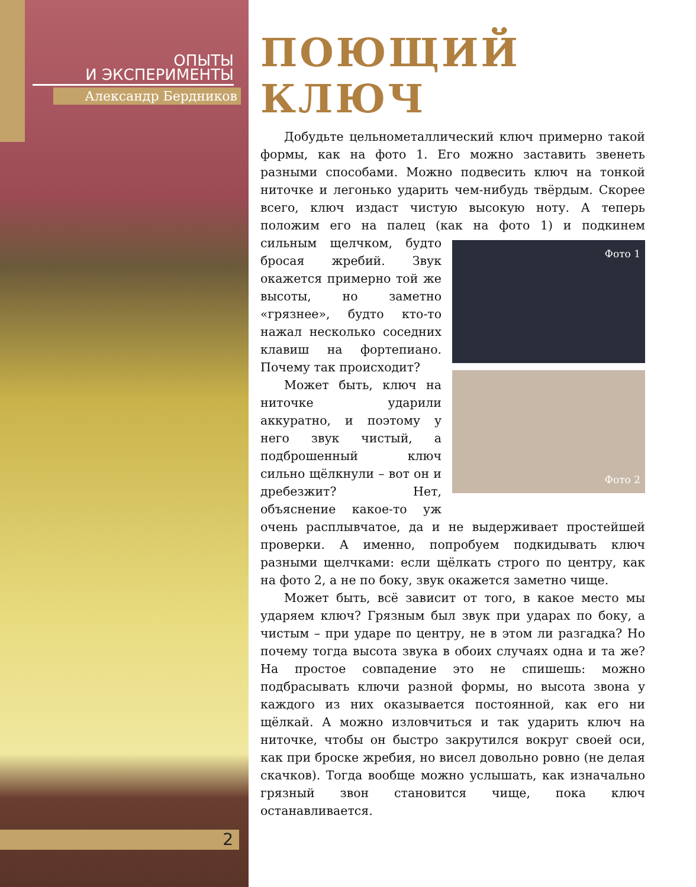ОПЫТЫ
И ЭКСПЕРИМЕНТЫ
Александр Бердников
ПОЮЩИЙ КЛЮЧ
Добудьте цельнометаллический ключ примерно такой формы, как на фото 1. Его можно заставить звенеть разными способами. Можно подвесить ключ на тонкой ниточке и легонько ударить чем-нибудь твёрдым. Скорее всего, ключ издаст чистую высокую ноту. А теперь положим его на палец (как на фото 1) Фото 1
Фото 2 и подкинем сильным щелчком, будто бросая жребий. Звук окажется примерно той же высоты, но заметно «грязнее», будто кто-то нажал несколько соседних клавиш на фортепиано. Почему так происходит?
Может быть, ключ на ниточке ударили аккуратно, и поэтому у него звук чистый, а подброшенный ключ сильно щёлкнули – вот он и дребезжит? Нет, объяснение какое-то уж очень расплывчатое, да и не выдерживает простейшей проверки. А именно, попробуем подкидывать ключ разными щелчками: если щёлкать строго по центру, как на фото 2, а не по боку, звук окажется заметно чище.
Может быть, всё зависит от того, в какое место мы ударяем ключ? Грязным был звук при ударах по боку, а чистым – при ударе по центру, не в этом ли разгадка? Но почему тогда высота звука в обоих случаях одна и та же? На простое совпадение это не спишешь: можно подбрасывать ключи разной формы, но высота звона у каждого из них оказывается постоянной, как его ни щёлкай. А можно изловчиться и так ударить ключ на ниточке, чтобы он быстро закрутился вокруг своей оси, как при броске жребия, но висел довольно ровно (не делая скачков). Тогда вообще можно услышать, как изначально грязный звон становится чище, пока ключ останавливается.
2